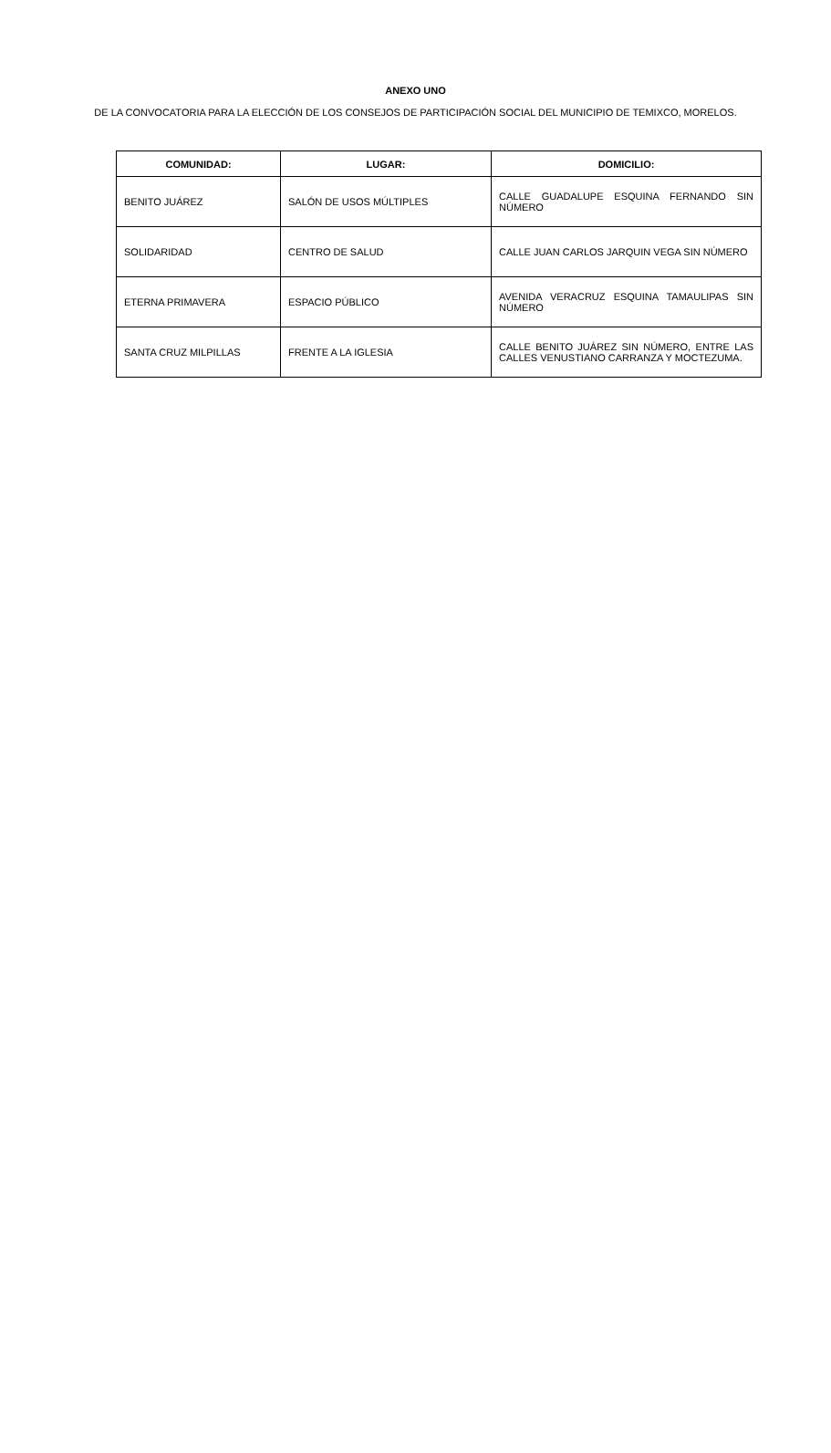ANEXO UNO
DE LA CONVOCATORIA PARA LA ELECCIÓN DE LOS CONSEJOS DE PARTICIPACIÓN SOCIAL DEL MUNICIPIO DE TEMIXCO, MORELOS.
| COMUNIDAD: | LUGAR: | DOMICILIO: |
| --- | --- | --- |
| BENITO JUÁREZ | SALÓN DE USOS MÚLTIPLES | CALLE GUADALUPE ESQUINA FERNANDO SIN NÚMERO |
| SOLIDARIDAD | CENTRO DE SALUD | CALLE JUAN CARLOS JARQUIN VEGA SIN NÚMERO |
| ETERNA PRIMAVERA | ESPACIO PÚBLICO | AVENIDA VERACRUZ ESQUINA TAMAULIPAS SIN NÚMERO |
| SANTA CRUZ MILPILLAS | FRENTE A LA IGLESIA | CALLE BENITO JUÁREZ SIN NÚMERO, ENTRE LAS CALLES VENUSTIANO CARRANZA Y MOCTEZUMA. |